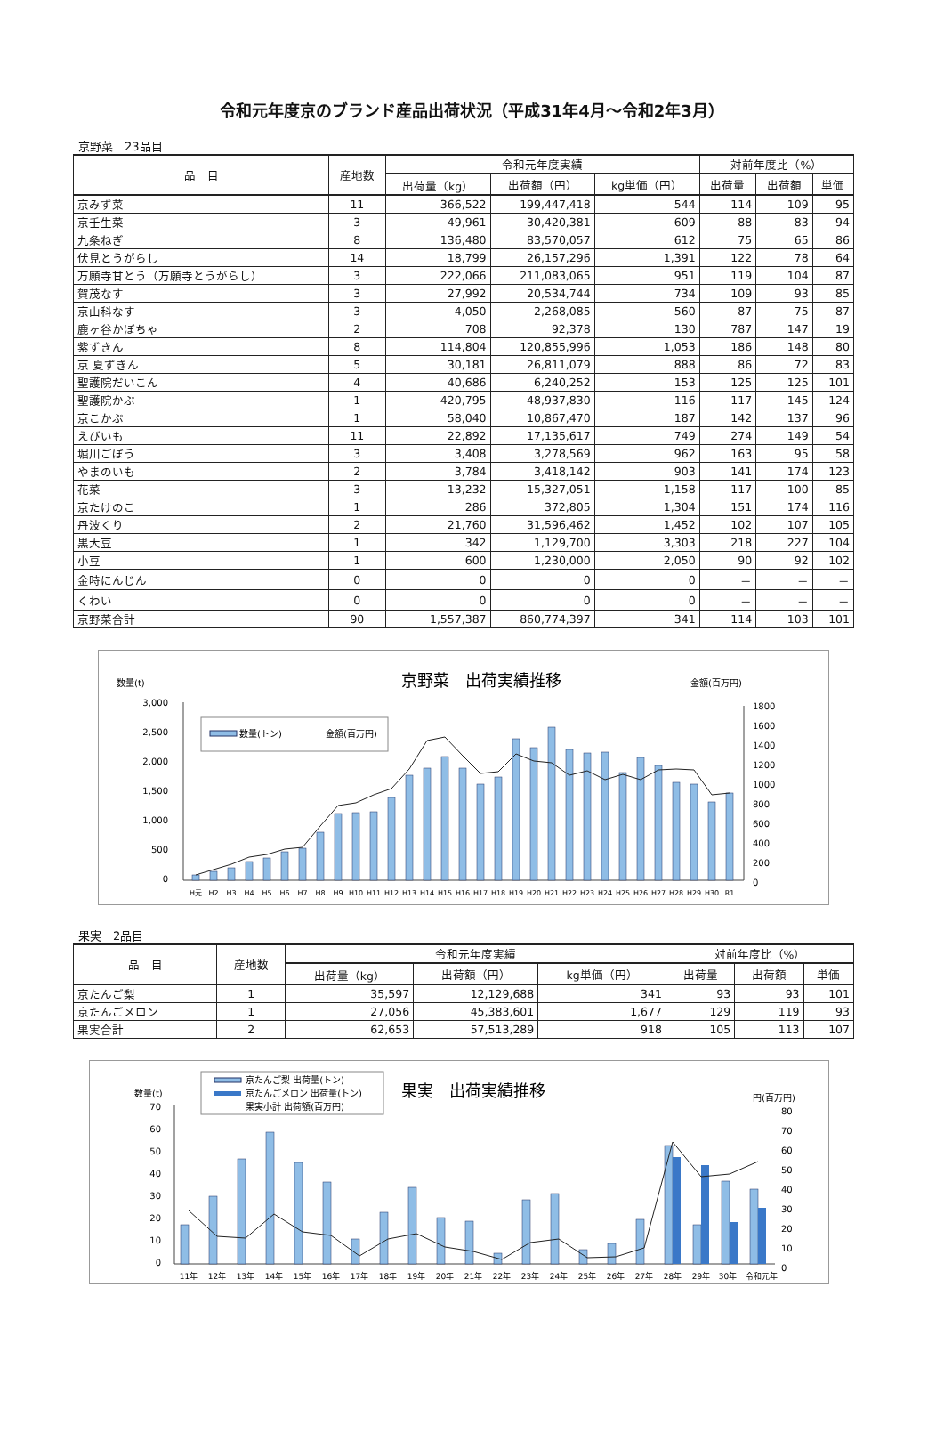令和元年度京のブランド産品出荷状況（平成31年4月～令和2年3月）
京野菜　23品目
| 品 目 | 産地数 | 令和元年度実績 | | | 対前年度比（%） | | |
| --- | --- | --- | --- | --- | --- | --- | --- |
| | | 出荷量（kg） | 出荷額（円） | kg単価（円） | 出荷量 | 出荷額 | 単価 |
| 京みず菜 | 11 | 366,522 | 199,447,418 | 544 | 114 | 109 | 95 |
| 京壬生菜 | 3 | 49,961 | 30,420,381 | 609 | 88 | 83 | 94 |
| 九条ねぎ | 8 | 136,480 | 83,570,057 | 612 | 75 | 65 | 86 |
| 伏見とうがらし | 14 | 18,799 | 26,157,296 | 1,391 | 122 | 78 | 64 |
| 万願寺甘とう（万願寺とうがらし） | 3 | 222,066 | 211,083,065 | 951 | 119 | 104 | 87 |
| 賀茂なす | 3 | 27,992 | 20,534,744 | 734 | 109 | 93 | 85 |
| 京山科なす | 3 | 4,050 | 2,268,085 | 560 | 87 | 75 | 87 |
| 鹿ヶ谷かぼちゃ | 2 | 708 | 92,378 | 130 | 787 | 147 | 19 |
| 紫ずきん | 8 | 114,804 | 120,855,996 | 1,053 | 186 | 148 | 80 |
| 京 夏ずきん | 5 | 30,181 | 26,811,079 | 888 | 86 | 72 | 83 |
| 聖護院だいこん | 4 | 40,686 | 6,240,252 | 153 | 125 | 125 | 101 |
| 聖護院かぶ | 1 | 420,795 | 48,937,830 | 116 | 117 | 145 | 124 |
| 京こかぶ | 1 | 58,040 | 10,867,470 | 187 | 142 | 137 | 96 |
| えびいも | 11 | 22,892 | 17,135,617 | 749 | 274 | 149 | 54 |
| 堀川ごぼう | 3 | 3,408 | 3,278,569 | 962 | 163 | 95 | 58 |
| やまのいも | 2 | 3,784 | 3,418,142 | 903 | 141 | 174 | 123 |
| 花菜 | 3 | 13,232 | 15,327,051 | 1,158 | 117 | 100 | 85 |
| 京たけのこ | 1 | 286 | 372,805 | 1,304 | 151 | 174 | 116 |
| 丹波くり | 2 | 21,760 | 31,596,462 | 1,452 | 102 | 107 | 105 |
| 黒大豆 | 1 | 342 | 1,129,700 | 3,303 | 218 | 227 | 104 |
| 小豆 | 1 | 600 | 1,230,000 | 2,050 | 90 | 92 | 102 |
| 金時にんじん | 0 | 0 | 0 | 0 | － | － | － |
| くわい | 0 | 0 | 0 | 0 | － | － | － |
| 京野菜合計 | 90 | 1,557,387 | 860,774,397 | 341 | 114 | 103 | 101 |
数量(t)
京野菜　出荷実績推移
金額(百万円)
3,000
2,500
2,000
1,500
1,000
500
0
1800
1600
1400
1200
1000
800
600
400
200
0
数量(トン)
金額(百万円)
H元
H2
H3
H4
H5
H6
H7
H8
H9
H10
H11
H12
H13
H14
H15
H16
H17
H18
H19
H20
H21
H22
H23
H24
H25
H26
H27
H28
H29
H30
R1
果実　2品目
| 品 目 | 産地数 | 令和元年度実績 | | | 対前年度比（%） | | |
| --- | --- | --- | --- | --- | --- | --- | --- |
| | | 出荷量（kg） | 出荷額（円） | kg単価（円） | 出荷量 | 出荷額 | 単価 |
| 京たんご梨 | 1 | 35,597 | 12,129,688 | 341 | 93 | 93 | 101 |
| 京たんごメロン | 1 | 27,056 | 45,383,601 | 1,677 | 129 | 119 | 93 |
| 果実合計 | 2 | 62,653 | 57,513,289 | 918 | 105 | 113 | 107 |
京たんご梨 出荷量(トン)
京たんごメロン 出荷量(トン)
果実小計 出荷額(百万円)
果実　出荷実績推移
数量(t)
円(百万円)
70
60
50
40
30
20
10
0
80
70
60
50
40
30
20
10
0
11年
12年
13年
14年
15年
16年
17年
18年
19年
20年
21年
22年
23年
24年
25年
26年
27年
28年
29年
30年
令和元年